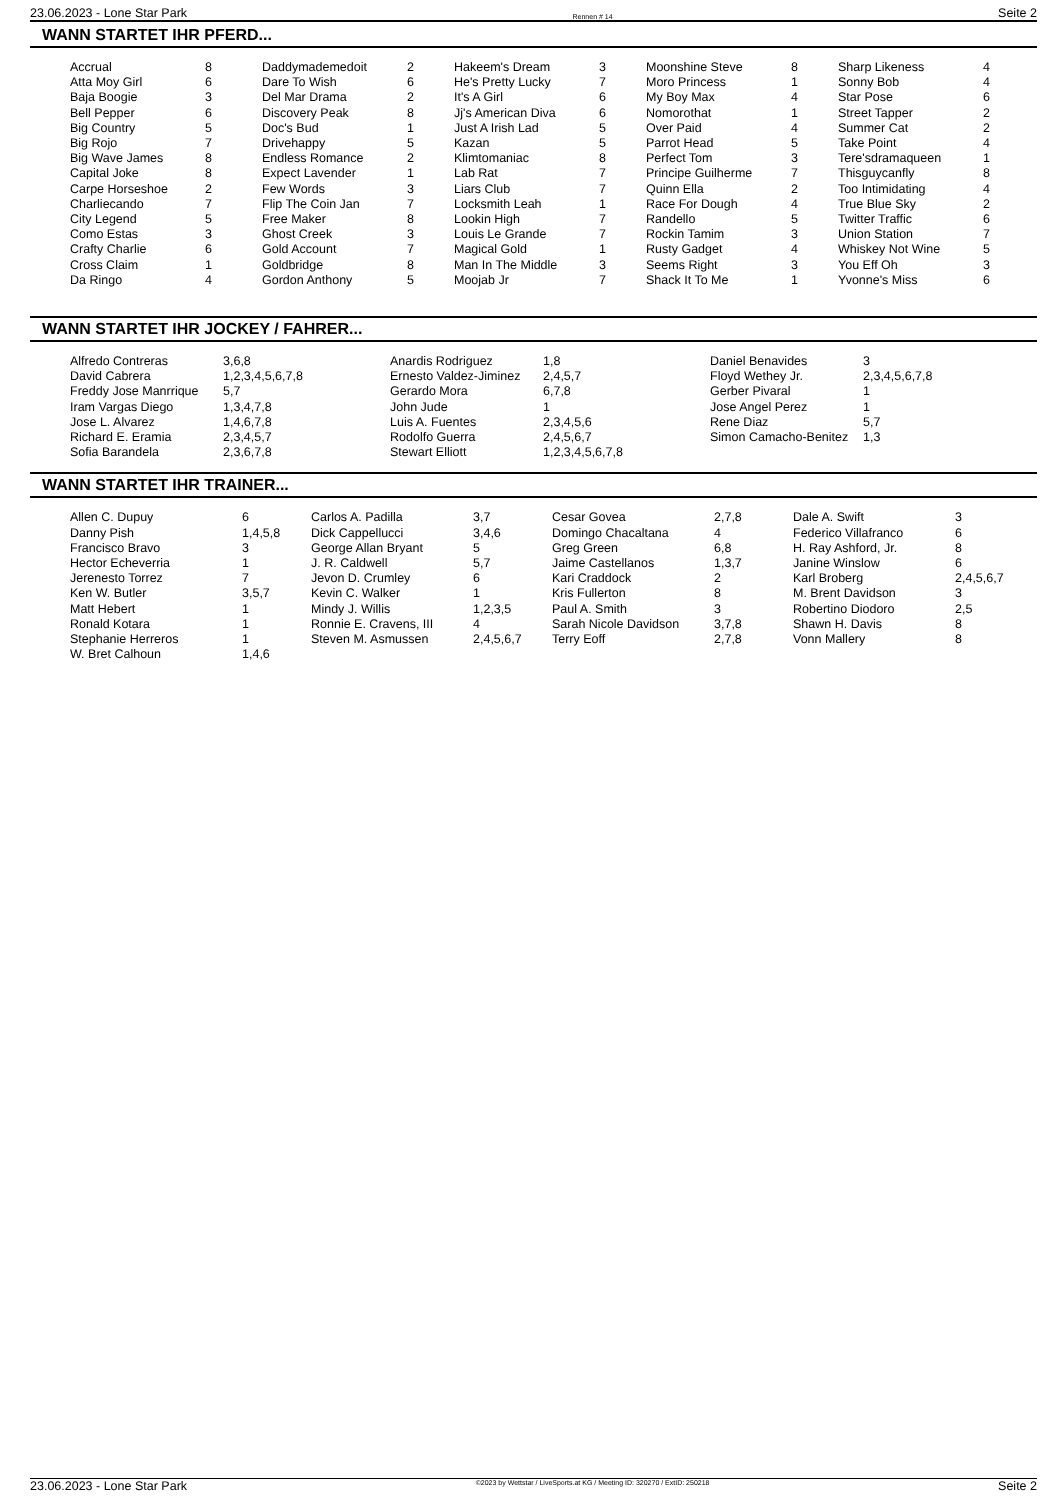23.06.2023 - Lone Star Park Rennen # 14 Seite 2
WANN STARTET IHR PFERD...
| Accrual | 8 | Daddymademedoit | 2 | Hakeem's Dream | 3 | Moonshine Steve | 8 | Sharp Likeness | 4 |
| Atta Moy Girl | 6 | Dare To Wish | 6 | He's Pretty Lucky | 7 | Moro Princess | 1 | Sonny Bob | 4 |
| Baja Boogie | 3 | Del Mar Drama | 2 | It's A Girl | 6 | My Boy Max | 4 | Star Pose | 6 |
| Bell Pepper | 6 | Discovery Peak | 8 | Jj's American Diva | 6 | Nomorothat | 1 | Street Tapper | 2 |
| Big Country | 5 | Doc's Bud | 1 | Just A Irish Lad | 5 | Over Paid | 4 | Summer Cat | 2 |
| Big Rojo | 7 | Drivehappy | 5 | Kazan | 5 | Parrot Head | 5 | Take Point | 4 |
| Big Wave James | 8 | Endless Romance | 2 | Klimtomaniac | 8 | Perfect Tom | 3 | Tere'sdramaqueen | 1 |
| Capital Joke | 8 | Expect Lavender | 1 | Lab Rat | 7 | Principe Guilherme | 7 | Thisguycanfly | 8 |
| Carpe Horseshoe | 2 | Few Words | 3 | Liars Club | 7 | Quinn Ella | 2 | Too Intimidating | 4 |
| Charliecando | 7 | Flip The Coin Jan | 7 | Locksmith Leah | 1 | Race For Dough | 4 | True Blue Sky | 2 |
| City Legend | 5 | Free Maker | 8 | Lookin High | 7 | Randello | 5 | Twitter Traffic | 6 |
| Como Estas | 3 | Ghost Creek | 3 | Louis Le Grande | 7 | Rockin Tamim | 3 | Union Station | 7 |
| Crafty Charlie | 6 | Gold Account | 7 | Magical Gold | 1 | Rusty Gadget | 4 | Whiskey Not Wine | 5 |
| Cross Claim | 1 | Goldbridge | 8 | Man In The Middle | 3 | Seems Right | 3 | You Eff Oh | 3 |
| Da Ringo | 4 | Gordon Anthony | 5 | Moojab Jr | 7 | Shack It To Me | 1 | Yvonne's Miss | 6 |
WANN STARTET IHR JOCKEY / FAHRER...
| Alfredo Contreras | 3,6,8 | Anardis Rodriguez | 1,8 | Daniel Benavides | 3 |
| David Cabrera | 1,2,3,4,5,6,7,8 | Ernesto Valdez-Jiminez | 2,4,5,7 | Floyd Wethey Jr. | 2,3,4,5,6,7,8 |
| Freddy Jose Manrrique | 5,7 | Gerardo Mora | 6,7,8 | Gerber Pivaral | 1 |
| Iram Vargas Diego | 1,3,4,7,8 | John Jude | 1 | Jose Angel Perez | 1 |
| Jose L. Alvarez | 1,4,6,7,8 | Luis A. Fuentes | 2,3,4,5,6 | Rene Diaz | 5,7 |
| Richard E. Eramia | 2,3,4,5,7 | Rodolfo Guerra | 2,4,5,6,7 | Simon Camacho-Benitez | 1,3 |
| Sofia Barandela | 2,3,6,7,8 | Stewart Elliott | 1,2,3,4,5,6,7,8 | | |
WANN STARTET IHR TRAINER...
| Allen C. Dupuy | 6 | Carlos A. Padilla | 3,7 | Cesar Govea | 2,7,8 | Dale A. Swift | 3 |
| Danny Pish | 1,4,5,8 | Dick Cappellucci | 3,4,6 | Domingo Chacaltana | 4 | Federico Villafranco | 6 |
| Francisco Bravo | 3 | George Allan Bryant | 5 | Greg Green | 6,8 | H. Ray Ashford, Jr. | 8 |
| Hector Echeverria | 1 | J. R. Caldwell | 5,7 | Jaime Castellanos | 1,3,7 | Janine Winslow | 6 |
| Jerenesto Torrez | 7 | Jevon D. Crumley | 6 | Kari Craddock | 2 | Karl Broberg | 2,4,5,6,7 |
| Ken W. Butler | 3,5,7 | Kevin C. Walker | 1 | Kris Fullerton | 8 | M. Brent Davidson | 3 |
| Matt Hebert | 1 | Mindy J. Willis | 1,2,3,5 | Paul A. Smith | 3 | Robertino Diodoro | 2,5 |
| Ronald Kotara | 1 | Ronnie E. Cravens, III | 4 | Sarah Nicole Davidson | 3,7,8 | Shawn H. Davis | 8 |
| Stephanie Herreros | 1 | Steven M. Asmussen | 2,4,5,6,7 | Terry Eoff | 2,7,8 | Vonn Mallery | 8 |
| W. Bret Calhoun | 1,4,6 | | | | | | |
23.06.2023 - Lone Star Park ©2023 by Wettstar / LiveSports.at KG / Meeting ID: 320270 / ExtID: 250218 Seite 2